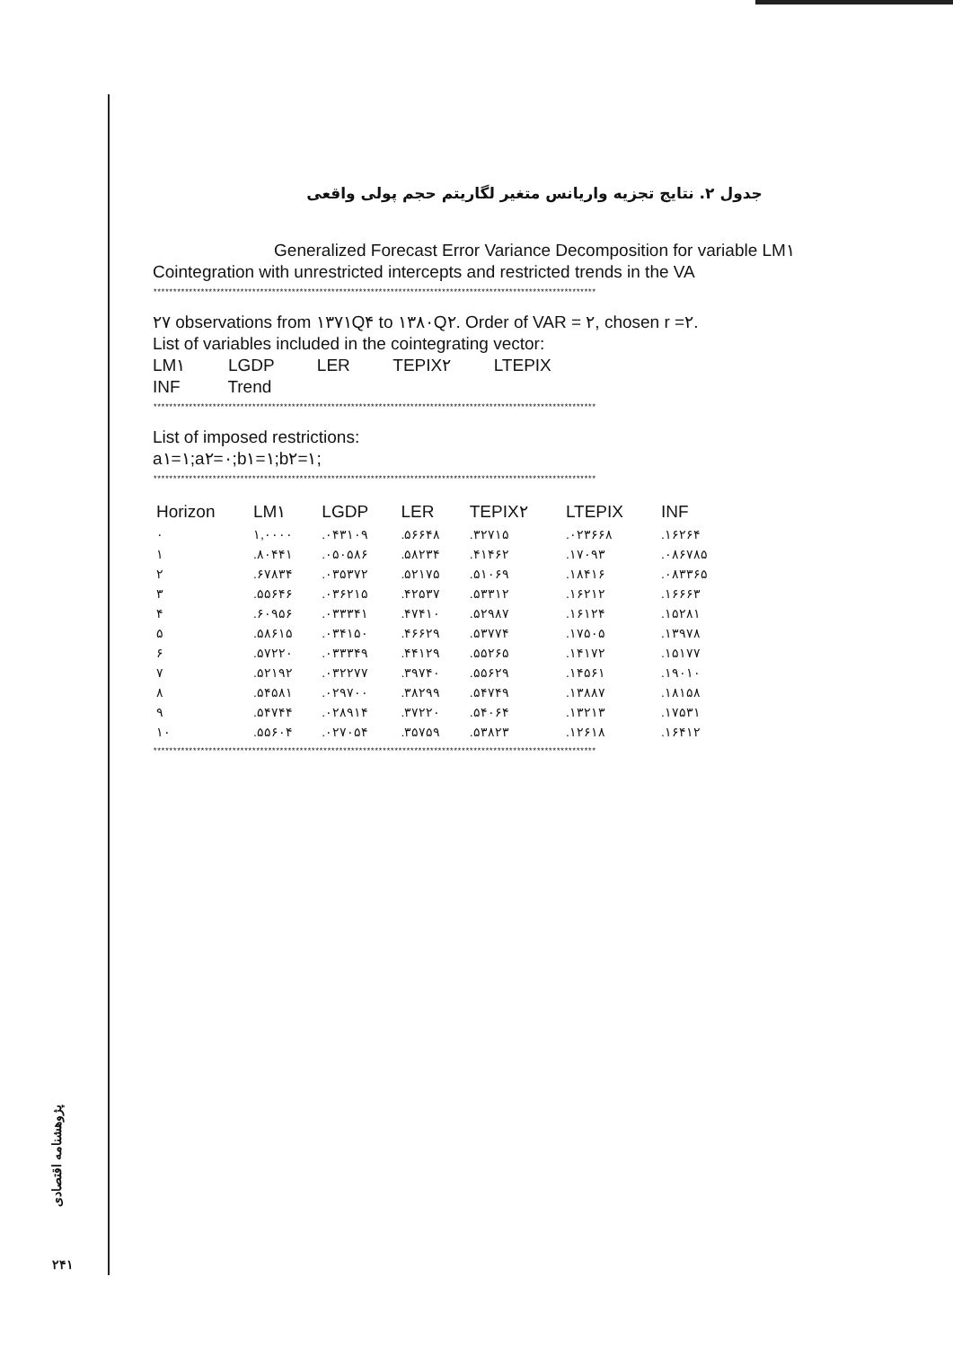جدول ۲. نتایج تجزیه واریانس متغیر لگاریتم حجم پولی واقعی
Generalized Forecast Error Variance Decomposition for variable LM۱
Cointegration with unrestricted intercepts and restricted trends in the VA
****************************************************************************************************************
۲۷ observations from ۱۳۷۱Q۴ to ۱۳۸۰Q۲. Order of VAR = ۲, chosen r =۲.
List of variables included in the cointegrating vector:
LM۱ LGDP LER TEPIX۲ LTEPIX
INF Trend
****************************************************************************************************************
List of imposed restrictions:
a۱=۱;a۲=۰;b۱=۱;b۲=۱;
****************************************************************************************************************
| Horizon | LM۱ | LGDP | LER | TEPIX۲ | LTEPIX | INF |
| --- | --- | --- | --- | --- | --- | --- |
| ۰ | ۱,۰۰۰۰ | .۰۴۳۱۰۹ | .۵۶۶۴۸ | .۳۲۷۱۵ | .۰۲۳۶۶۸ | .۱۶۲۶۴ |
| ۱ | .۸۰۴۴۱ | .۰۵۰۵۸۶ | .۵۸۲۳۴ | .۴۱۴۶۲ | .۱۷۰۹۳ | .۰۸۶۷۸۵ |
| ۲ | .۶۷۸۳۴ | .۰۳۵۳۷۲ | .۵۲۱۷۵ | .۵۱۰۶۹ | .۱۸۴۱۶ | .۰۸۳۳۶۵ |
| ۳ | .۵۵۶۴۶ | .۰۳۶۲۱۵ | .۴۲۵۳۷ | .۵۳۳۱۲ | .۱۶۲۱۲ | .۱۶۶۶۳ |
| ۴ | .۶۰۹۵۶ | .۰۳۳۳۴۱ | .۴۷۴۱۰ | .۵۲۹۸۷ | .۱۶۱۲۴ | .۱۵۲۸۱ |
| ۵ | .۵۸۶۱۵ | .۰۳۴۱۵۰ | .۴۶۶۲۹ | .۵۳۷۷۴ | .۱۷۵۰۵ | .۱۳۹۷۸ |
| ۶ | .۵۷۲۲۰ | .۰۳۳۳۴۹ | .۴۴۱۲۹ | .۵۵۲۶۵ | .۱۴۱۷۲ | .۱۵۱۷۷ |
| ۷ | .۵۲۱۹۲ | .۰۳۲۲۷۷ | .۳۹۷۴۰ | .۵۵۶۲۹ | .۱۴۵۶۱ | .۱۹۰۱۰ |
| ۸ | .۵۴۵۸۱ | .۰۲۹۷۰۰ | .۳۸۲۹۹ | .۵۴۷۴۹ | .۱۳۸۸۷ | .۱۸۱۵۸ |
| ۹ | .۵۴۷۴۴ | .۰۲۸۹۱۴ | .۳۷۲۲۰ | .۵۴۰۶۴ | .۱۳۲۱۳ | .۱۷۵۳۱ |
| ۱۰ | .۵۵۶۰۴ | .۰۲۷۰۵۴ | .۳۵۷۵۹ | .۵۳۸۲۳ | .۱۲۶۱۸ | .۱۶۴۱۲ |
****************************************************************************************************************
پژوهشنامه اقتصادی
۲۴۱